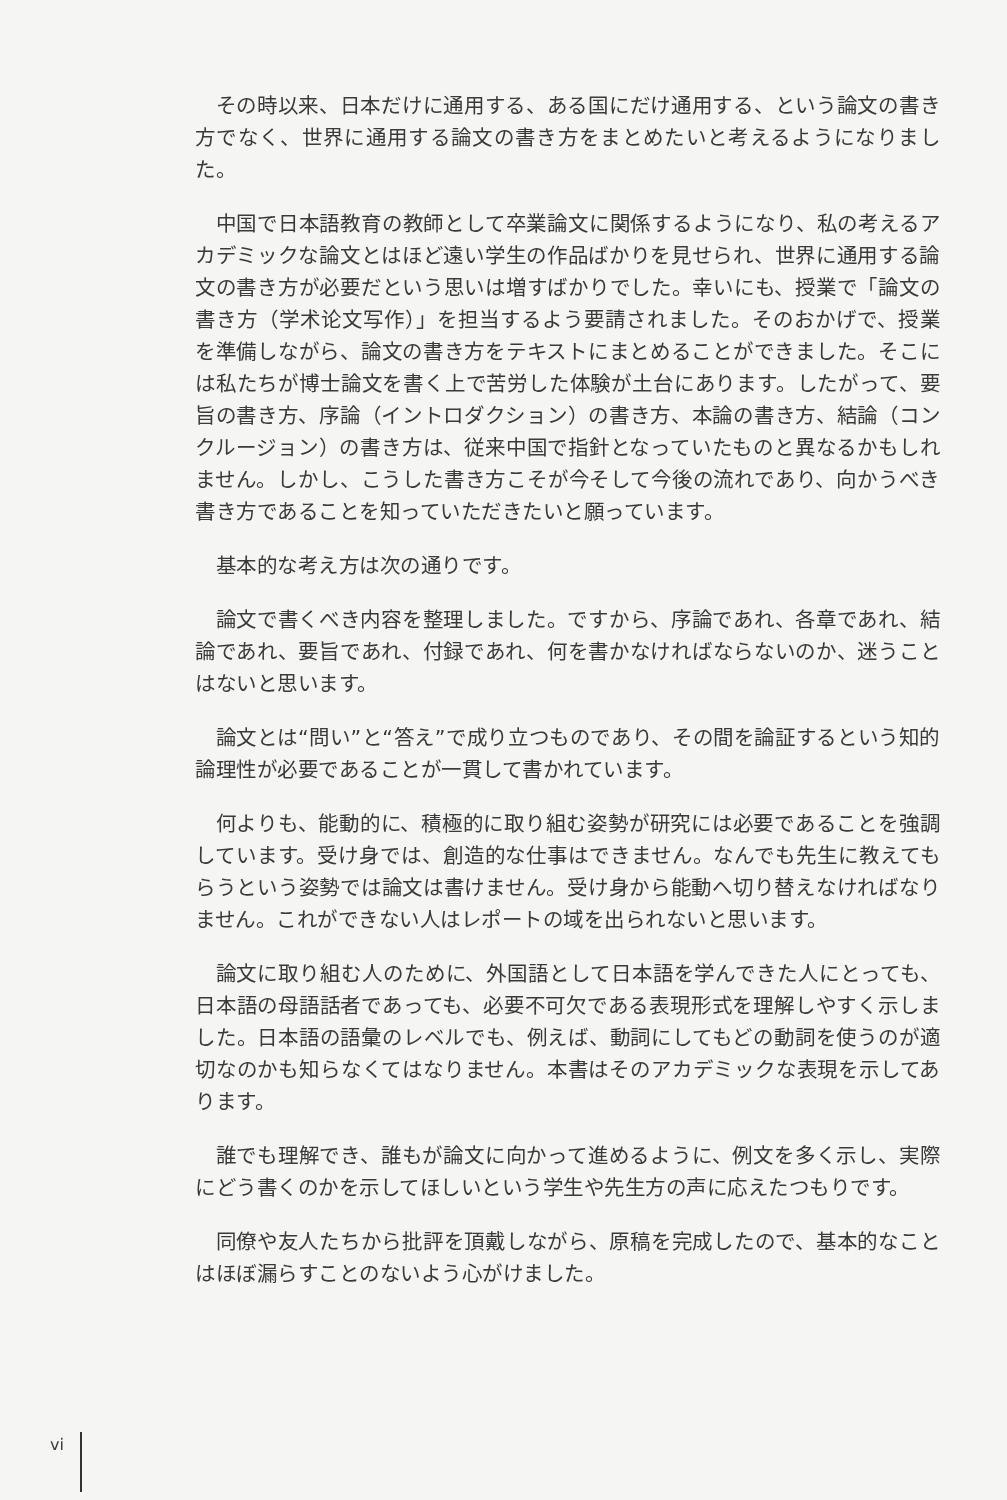その時以来、日本だけに通用する、ある国にだけ通用する、という論文の書き方でなく、世界に通用する論文の書き方をまとめたいと考えるようになりました。
中国で日本語教育の教師として卒業論文に関係するようになり、私の考えるアカデミックな論文とはほど遠い学生の作品ばかりを見せられ、世界に通用する論文の書き方が必要だという思いは増すばかりでした。幸いにも、授業で「論文の書き方（学术论文写作）」を担当するよう要請されました。そのおかげで、授業を準備しながら、論文の書き方をテキストにまとめることができました。そこには私たちが博士論文を書く上で苦労した体験が土台にあります。したがって、要旨の書き方、序論（イントロダクション）の書き方、本論の書き方、結論（コンクルージョン）の書き方は、従来中国で指針となっていたものと異なるかもしれません。しかし、こうした書き方こそが今そして今後の流れであり、向かうべき書き方であることを知っていただきたいと願っています。
基本的な考え方は次の通りです。
論文で書くべき内容を整理しました。ですから、序論であれ、各章であれ、結論であれ、要旨であれ、付録であれ、何を書かなければならないのか、迷うことはないと思います。
論文とは“問い”と“答え”で成り立つものであり、その間を論証するという知的論理性が必要であることが一貫して書かれています。
何よりも、能動的に、積極的に取り組む姿勢が研究には必要であることを強調しています。受け身では、創造的な仕事はできません。なんでも先生に教えてもらうという姿勢では論文は書けません。受け身から能動へ切り替えなければなりません。これができない人はレポートの域を出られないと思います。
論文に取り組む人のために、外国語として日本語を学んできた人にとっても、日本語の母語話者であっても、必要不可欠である表現形式を理解しやすく示しました。日本語の語彙のレベルでも、例えば、動詞にしてもどの動詞を使うのが適切なのかも知らなくてはなりません。本書はそのアカデミックな表現を示してあります。
誰でも理解でき、誰もが論文に向かって進めるように、例文を多く示し、実際にどう書くのかを示してほしいという学生や先生方の声に応えたつもりです。
同僚や友人たちから批評を頂戴しながら、原稿を完成したので、基本的なことはほぼ漏らすことのないよう心がけました。
vi